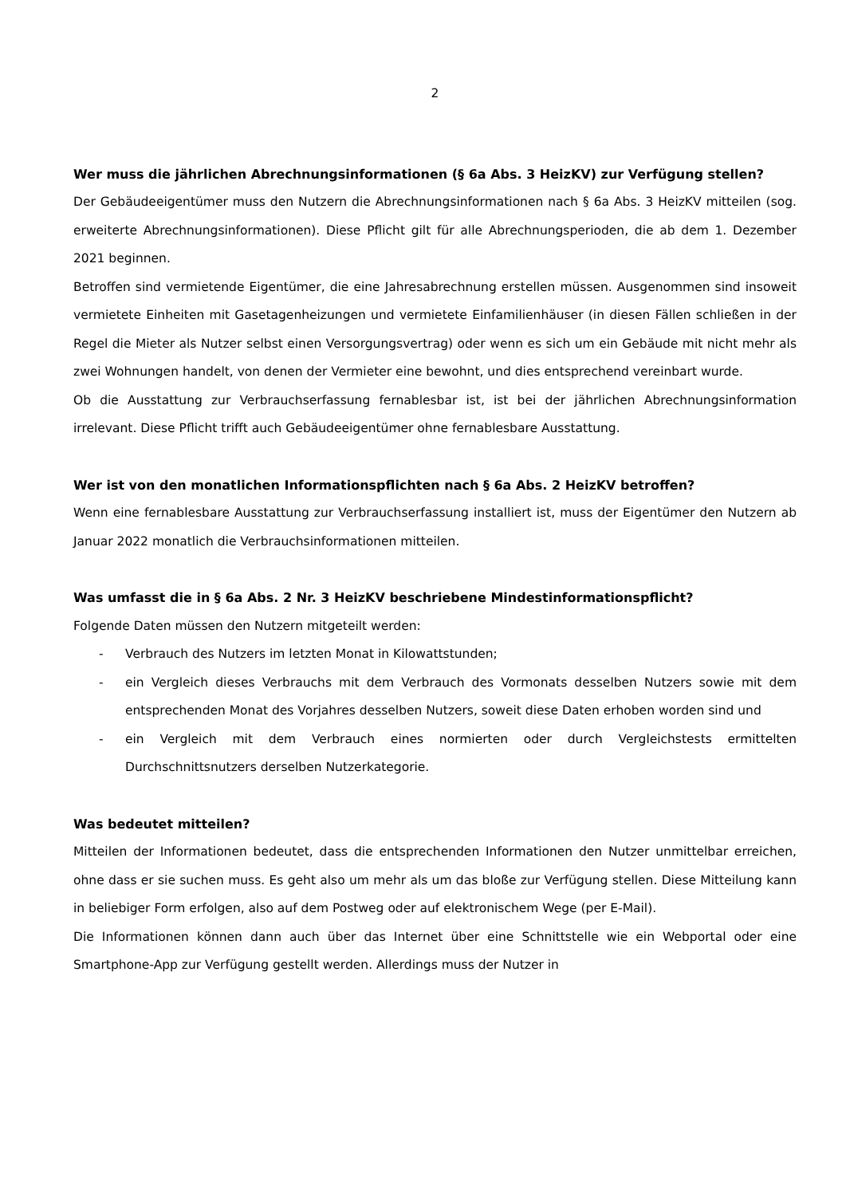2
Wer muss die jährlichen Abrechnungsinformationen (§ 6a Abs. 3 HeizKV) zur Verfügung stellen?
Der Gebäudeeigentümer muss den Nutzern die Abrechnungsinformationen nach § 6a Abs. 3 HeizKV mitteilen (sog. erweiterte Abrechnungsinformationen). Diese Pflicht gilt für alle Abrechnungsperioden, die ab dem 1. Dezember 2021 beginnen.
Betroffen sind vermietende Eigentümer, die eine Jahresabrechnung erstellen müssen. Ausgenommen sind insoweit vermietete Einheiten mit Gasetagenheizungen und vermietete Einfamilienhäuser (in diesen Fällen schließen in der Regel die Mieter als Nutzer selbst einen Versorgungsvertrag) oder wenn es sich um ein Gebäude mit nicht mehr als zwei Wohnungen handelt, von denen der Vermieter eine bewohnt, und dies entsprechend vereinbart wurde.
Ob die Ausstattung zur Verbrauchserfassung fernablesbar ist, ist bei der jährlichen Abrechnungsinformation irrelevant. Diese Pflicht trifft auch Gebäudeeigentümer ohne fernablesbare Ausstattung.
Wer ist von den monatlichen Informationspflichten nach § 6a Abs. 2 HeizKV betroffen?
Wenn eine fernablesbare Ausstattung zur Verbrauchserfassung installiert ist, muss der Eigentümer den Nutzern ab Januar 2022 monatlich die Verbrauchsinformationen mitteilen.
Was umfasst die in § 6a Abs. 2 Nr. 3 HeizKV beschriebene Mindestinformationspflicht?
Folgende Daten müssen den Nutzern mitgeteilt werden:
- Verbrauch des Nutzers im letzten Monat in Kilowattstunden;
- ein Vergleich dieses Verbrauchs mit dem Verbrauch des Vormonats desselben Nutzers sowie mit dem entsprechenden Monat des Vorjahres desselben Nutzers, soweit diese Daten erhoben worden sind und
- ein Vergleich mit dem Verbrauch eines normierten oder durch Vergleichstests ermittelten Durchschnittsnutzers derselben Nutzerkategorie.
Was bedeutet mitteilen?
Mitteilen der Informationen bedeutet, dass die entsprechenden Informationen den Nutzer unmittelbar erreichen, ohne dass er sie suchen muss. Es geht also um mehr als um das bloße zur Verfügung stellen. Diese Mitteilung kann in beliebiger Form erfolgen, also auf dem Postweg oder auf elektronischem Wege (per E-Mail).
Die Informationen können dann auch über das Internet über eine Schnittstelle wie ein Webportal oder eine Smartphone-App zur Verfügung gestellt werden. Allerdings muss der Nutzer in